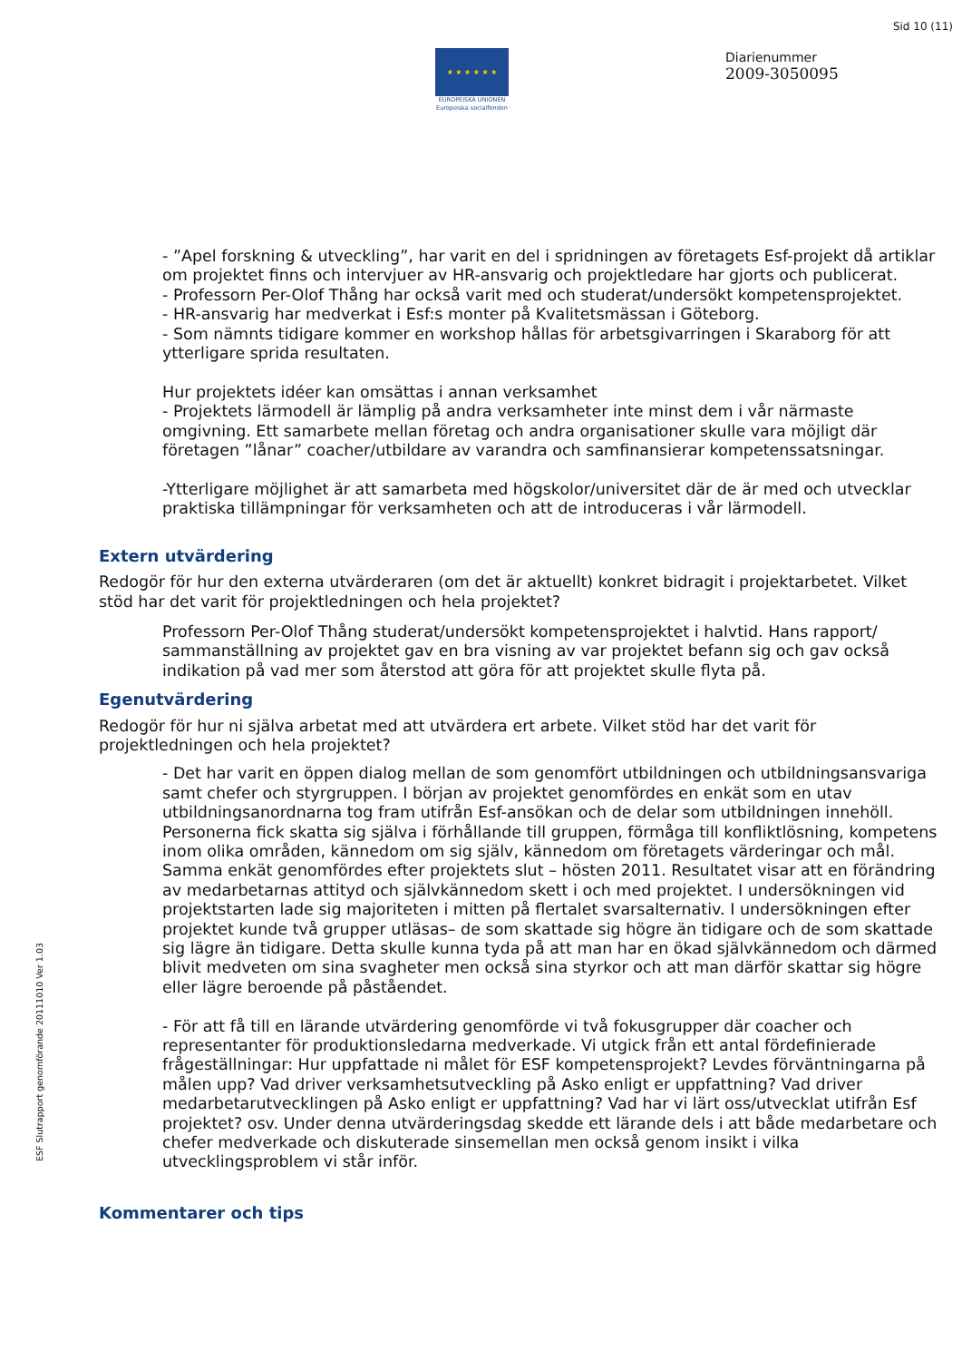Sid 10 (11)
★ ★ ★ ★ ★ ★
EUROPEISKA UNIONEN
Europeiska socialfonden
Diarienummer
2009-3050095
ESF Slutrapport genomförande 20111010 Ver 1.03
- ”Apel forskning & utveckling”, har varit en del i spridningen av företagets Esf-projekt då artiklar om projektet finns och intervjuer av HR-ansvarig och projektledare har gjorts och publicerat.
- Professorn Per-Olof Thång har också varit med och studerat/undersökt kompetensprojektet.
- HR-ansvarig har medverkat i Esf:s monter på Kvalitetsmässan i Göteborg.
- Som nämnts tidigare kommer en workshop hållas för arbetsgivarringen i Skaraborg för att ytterligare sprida resultaten.
Hur projektets idéer kan omsättas i annan verksamhet
- Projektets lärmodell är lämplig på andra verksamheter inte minst dem i vår närmaste omgivning. Ett samarbete mellan företag och andra organisationer skulle vara möjligt där företagen ”lånar” coacher/utbildare av varandra och samfinansierar kompetenssatsningar.
-Ytterligare möjlighet är att samarbeta med högskolor/universitet där de är med och utvecklar praktiska tillämpningar för verksamheten och att de introduceras i vår lärmodell.
Extern utvärdering
Redogör för hur den externa utvärderaren (om det är aktuellt) konkret bidragit i projektarbetet. Vilket stöd har det varit för projektledningen och hela projektet?
Professorn Per-Olof Thång studerat/undersökt kompetensprojektet i halvtid. Hans rapport/ sammanställning av projektet gav en bra visning av var projektet befann sig och gav också indikation på vad mer som återstod att göra för att projektet skulle flyta på.
Egenutvärdering
Redogör för hur ni själva arbetat med att utvärdera ert arbete. Vilket stöd har det varit för projektledningen och hela projektet?
- Det har varit en öppen dialog mellan de som genomfört utbildningen och utbildningsansvariga samt chefer och styrgruppen. I början av projektet genomfördes en enkät som en utav utbildningsanordnarna tog fram utifrån Esf-ansökan och de delar som utbildningen innehöll. Personerna fick skatta sig själva i förhållande till gruppen, förmåga till konfliktlösning, kompetens inom olika områden, kännedom om sig själv, kännedom om företagets värderingar och mål. Samma enkät genomfördes efter projektets slut – hösten 2011. Resultatet visar att en förändring av medarbetarnas attityd och självkännedom skett i och med projektet. I undersökningen vid projektstarten lade sig majoriteten i mitten på flertalet svarsalternativ. I undersökningen efter projektet kunde två grupper utläsas– de som skattade sig högre än tidigare och de som skattade sig lägre än tidigare. Detta skulle kunna tyda på att man har en ökad självkännedom och därmed blivit medveten om sina svagheter men också sina styrkor och att man därför skattar sig högre eller lägre beroende på påståendet.
- För att få till en lärande utvärdering genomförde vi två fokusgrupper där coacher och representanter för produktionsledarna medverkade. Vi utgick från ett antal fördefinierade frågeställningar: Hur uppfattade ni målet för ESF kompetensprojekt? Levdes förväntningarna på målen upp? Vad driver verksamhetsutveckling på Asko enligt er uppfattning? Vad driver medarbetarutvecklingen på Asko enligt er uppfattning? Vad har vi lärt oss/utvecklat utifrån Esf projektet? osv. Under denna utvärderingsdag skedde ett lärande dels i att både medarbetare och chefer medverkade och diskuterade sinsemellan men också genom insikt i vilka utvecklingsproblem vi står inför.
Kommentarer och tips